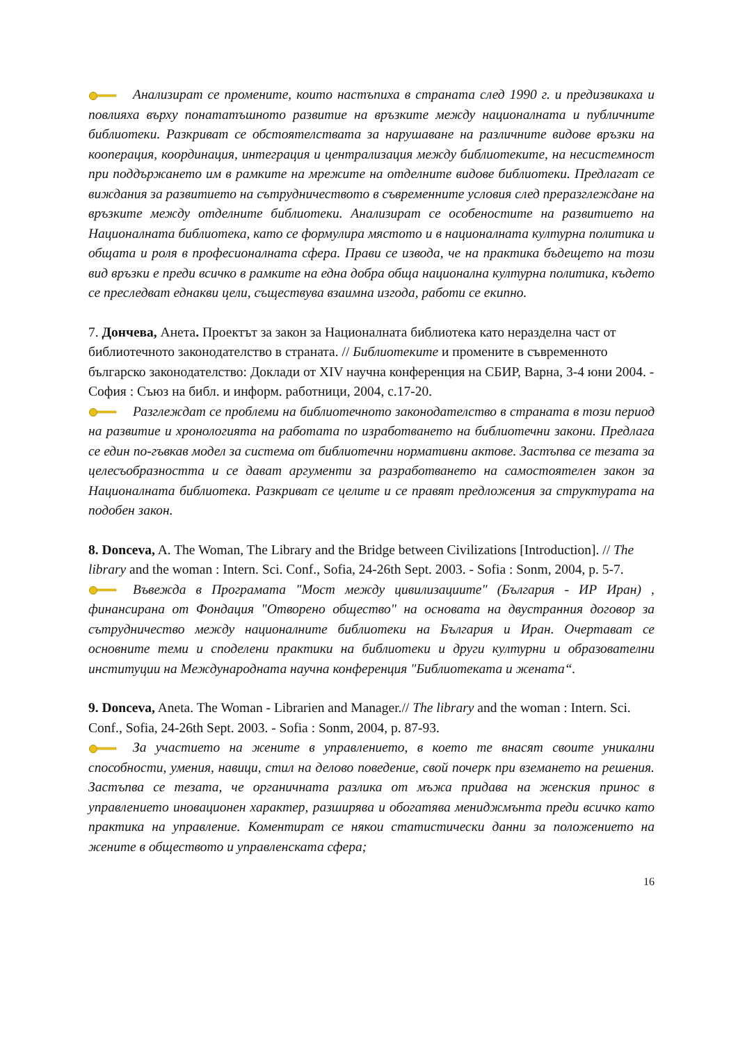Анализират се промените, които настъпиха в страната след 1990 г. и предизвикаха и повлияха върху понататъшното развитие на връзките между националната и публичните библиотеки. Разкриват се обстоятелствата за нарушаване на различните видове връзки на кооперация, координация, интеграция и централизация между библиотеките, на несистемност при поддържането им в рамките на мрежите на отделните видове библиотеки. Предлагат се виждания за развитието на сътрудничеството в съвременните условия след преразглеждане на връзките между отделните библиотеки. Анализират се особеностите на развитието на Националната библиотека, като се формулира мястото и в националната културна политика и общата и роля в професионалната сфера. Прави се извода, че на практика бъдещето на този вид връзки е преди всичко в рамките на една добра обща национална културна политика, където се преследват еднакви цели, съществува взаимна изгода, работи се екипно.
7. Дончева, Анета. Проектът за закон за Националната библиотека като неразделна част от библиотечното законодателство в страната. // Библиотеките и промените в съвременното българско законодателство: Доклади от XIV научна конференция на СБИР, Варна, 3-4 юни 2004. - София : Съюз на библ. и информ. работници, 2004, с.17-20.
Разглеждат се проблеми на библиотечното законодателство в страната в този период на развитие и хронологията на работата по изработването на библиотечни закони. Предлага се един по-гъвкав модел за система от библиотечни нормативни актове. Застъпва се тезата за целесъобразността и се дават аргументи за разработването на самостоятелен закон за Националната библиотека. Разкриват се целите и се правят предложения за структурата на подобен закон.
8. Donceva, A. The Woman, The Library and the Bridge between Civilizations [Introduction]. // The library and the woman : Intern. Sci. Conf., Sofia, 24-26th Sept. 2003. - Sofia : Sonm, 2004, p. 5-7.
Въвежда в Програмата "Мост между цивилизациите" (България - ИР Иран) , финансирана от Фондация "Отворено общество" на основата на двустранния договор за сътрудничество между националните библиотеки на България и Иран. Очертават се основните теми и споделени практики на библиотеки и други културни и образователни институции на Международната научна конференция "Библиотеката и жената“.
9. Donceva, Aneta. The Woman - Librarien and Manager.// The library and the woman : Intern. Sci. Conf., Sofia, 24-26th Sept. 2003. - Sofia : Sonm, 2004, p. 87-93.
За участието на жените в управлението, в което те внасят своите уникални способности, умения, навици, стил на делово поведение, свой почерк при вземането на решения. Застъпва се тезата, че органичната разлика от мъжа придава на женския принос в управлението иновационен характер, разширява и обогатява мениджмънта преди всичко като практика на управление. Коментират се някои статистически данни за положението на жените в обществото и управленската сфера;
16